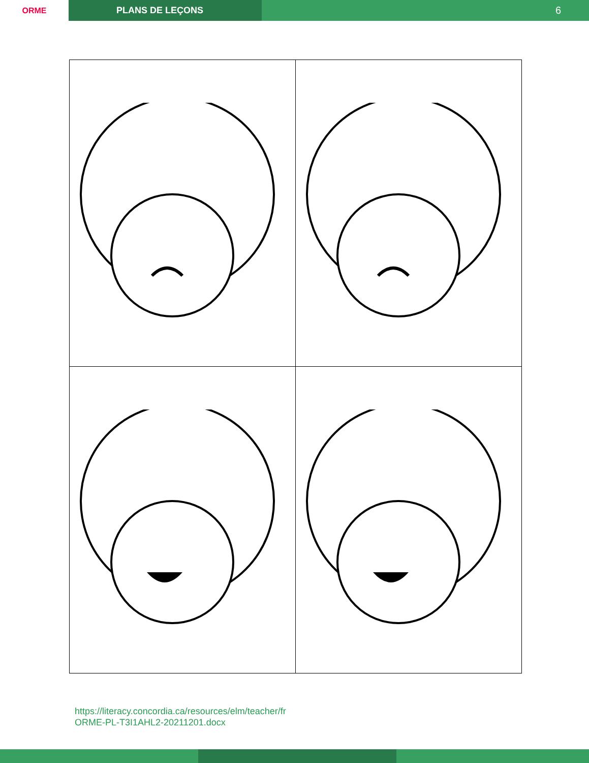ORME PLANS DE LEÇONS 6
https://literacy.concordia.ca/resources/elm/teacher/fr
ORME-PL-T3I1AHL2-20211201.docx